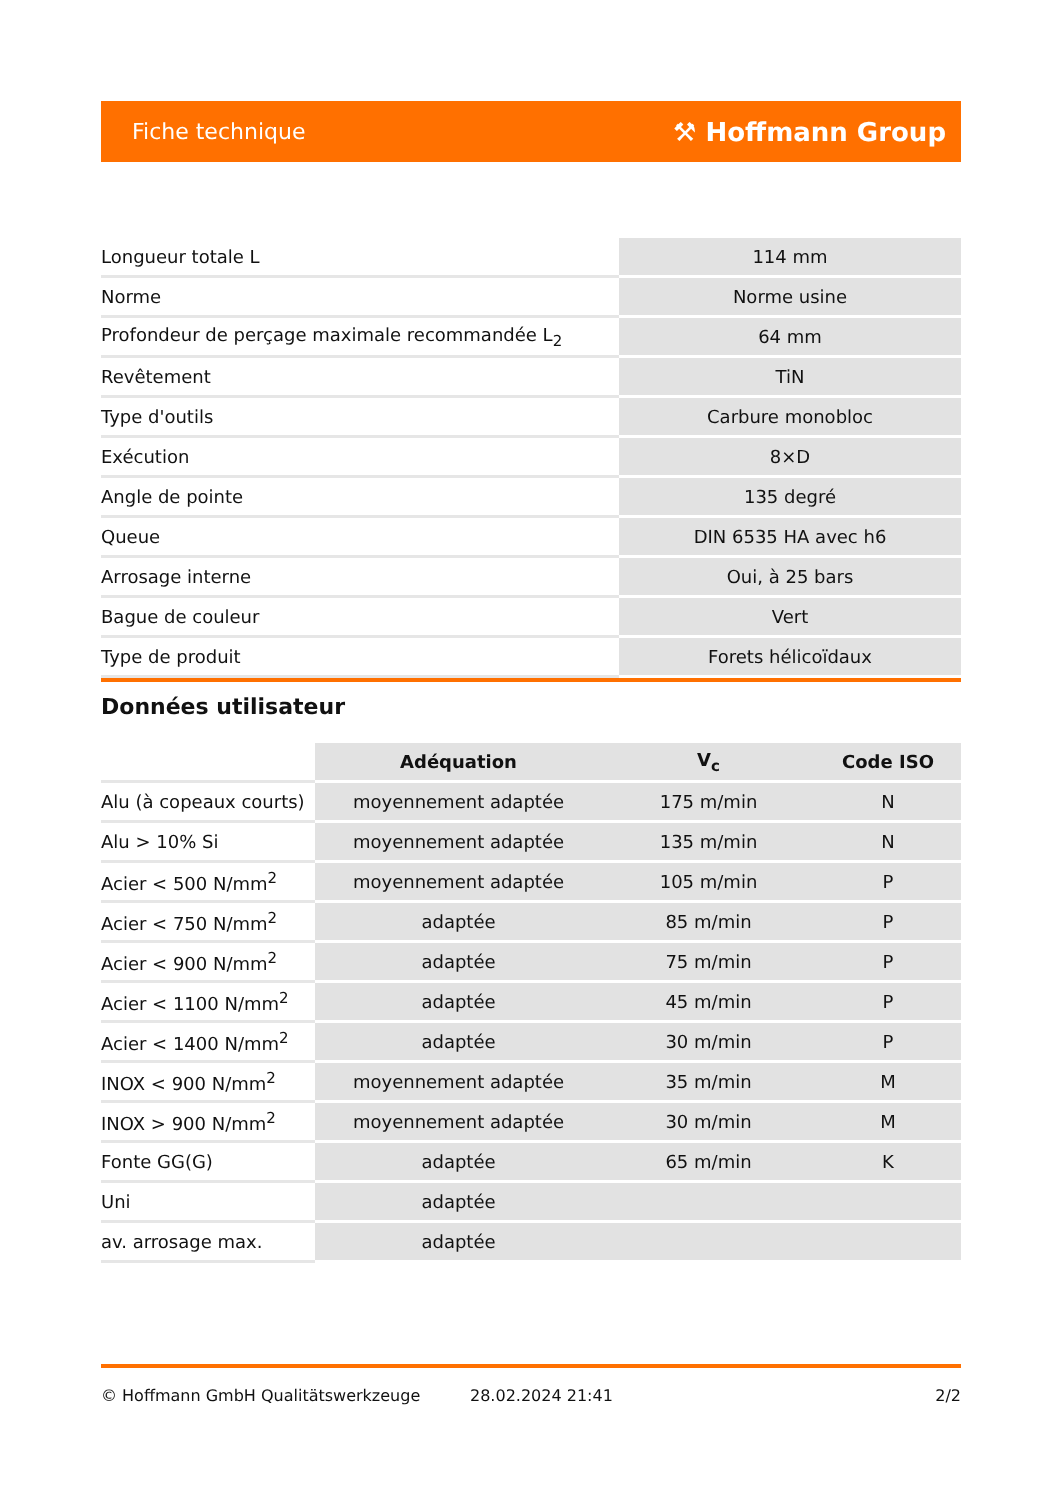Fiche technique ⚒ Hoffmann Group
| Longueur totale L | 114 mm |
| Norme | Norme usine |
| Profondeur de perçage maximale recommandée L<sub>2</sub> | 64 mm |
| Revêtement | TiN |
| Type d'outils | Carbure monobloc |
| Exécution | 8×D |
| Angle de pointe | 135 degré |
| Queue | DIN 6535 HA avec h6 |
| Arrosage interne | Oui, à 25 bars |
| Bague de couleur | Vert |
| Type de produit | Forets hélicoïdaux |
Données utilisateur
| | Adéquation | V<sub>c</sub> | Code ISO |
| --- | --- | --- | --- |
| Alu (à copeaux courts) | moyennement adaptée | 175 m/min | N |
| Alu > 10% Si | moyennement adaptée | 135 m/min | N |
| Acier < 500 N/mm<sup>2</sup> | moyennement adaptée | 105 m/min | P |
| Acier < 750 N/mm<sup>2</sup> | adaptée | 85 m/min | P |
| Acier < 900 N/mm<sup>2</sup> | adaptée | 75 m/min | P |
| Acier < 1100 N/mm<sup>2</sup> | adaptée | 45 m/min | P |
| Acier < 1400 N/mm<sup>2</sup> | adaptée | 30 m/min | P |
| INOX < 900 N/mm<sup>2</sup> | moyennement adaptée | 35 m/min | M |
| INOX > 900 N/mm<sup>2</sup> | moyennement adaptée | 30 m/min | M |
| Fonte GG(G) | adaptée | 65 m/min | K |
| Uni | adaptée | | |
| av. arrosage max. | adaptée | | |
© Hoffmann GmbH Qualitätswerkzeuge 28.02.2024 21:41 2/2